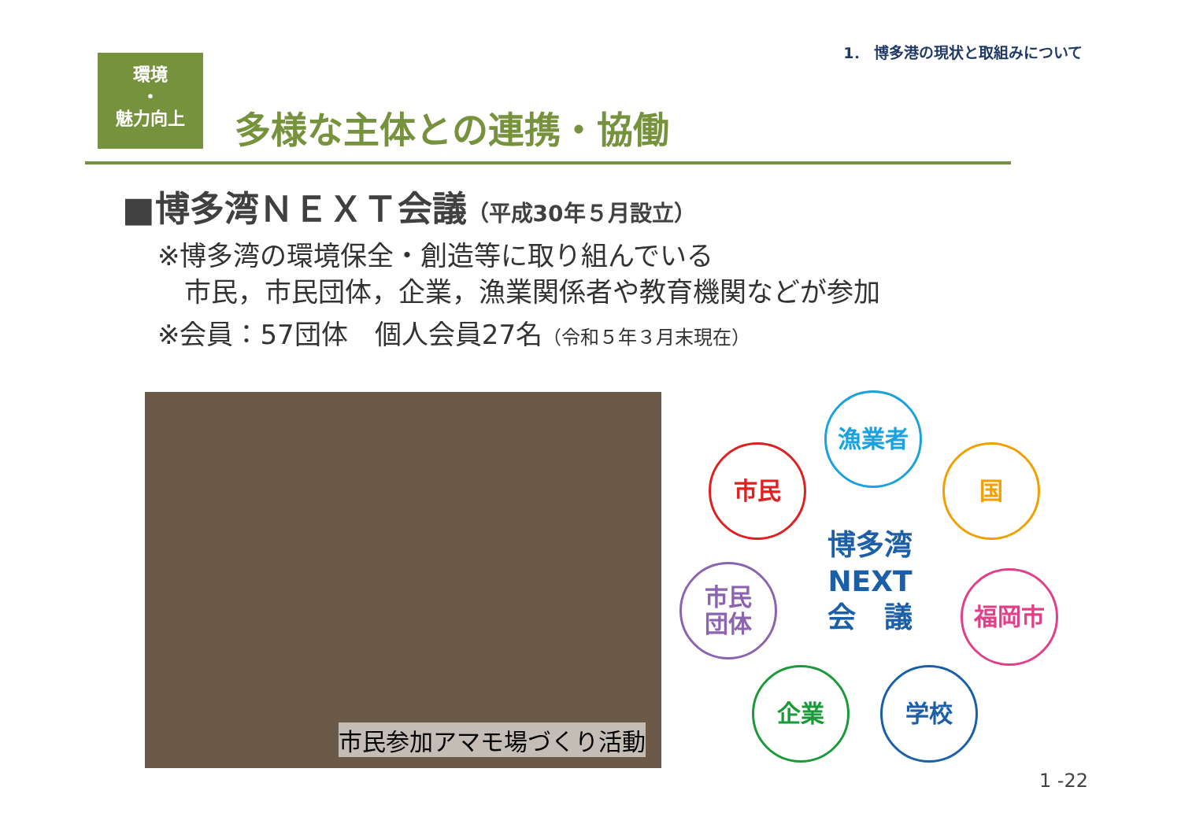1． 博多港の現状と取組みについて
環境
・
魅力向上
多様な主体との連携・協働
■博多湾ＮＥＸＴ会議（平成30年５月設立）
※博多湾の環境保全・創造等に取り組んでいる
　市民，市民団体，企業，漁業関係者や教育機関などが参加
※会員：57団体　個人会員27名（令和５年３月末現在）
市民参加アマモ場づくり活動
漁業者
市民 国
博多湾
NEXT
会　議
市民
団体
福岡市
企業 学校
1 -22